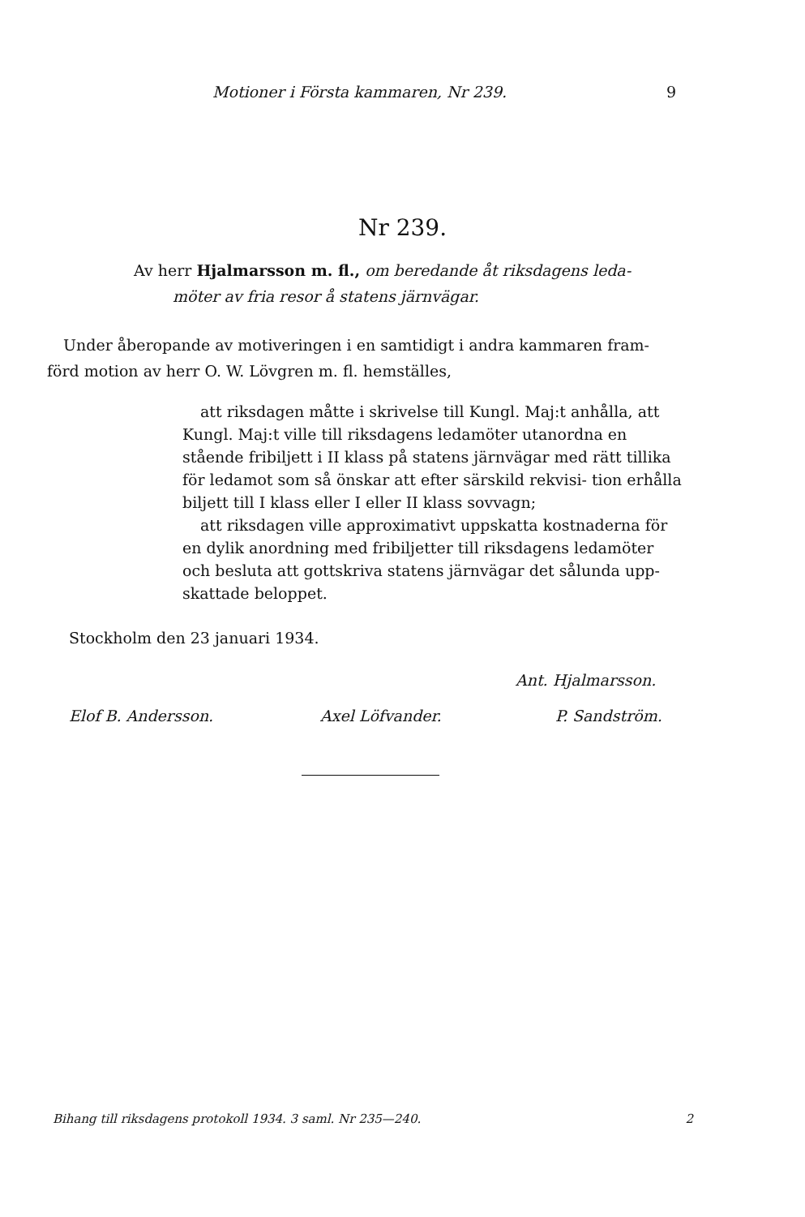Motioner i Första kammaren, Nr 239. 9
Nr 239.
Av herr Hjalmarsson m. fl., om beredande åt riksdagens leda-
möter av fria resor å statens järnvägar.
Under åberopande av motiveringen i en samtidigt i andra kammaren fram- förd motion av herr O. W. Lövgren m. fl. hemställes,
att riksdagen måtte i skrivelse till Kungl. Maj:t anhålla, att Kungl. Maj:t ville till riksdagens ledamöter utanordna en stående fribiljett i II klass på statens järnvägar med rätt tillika för ledamot som så önskar att efter särskild rekvisi- tion erhålla biljett till I klass eller I eller II klass sovvagn;
att riksdagen ville approximativt uppskatta kostnaderna för en dylik anordning med fribiljetter till riksdagens ledamöter och besluta att gottskriva statens järnvägar det sålunda upp- skattade beloppet.
Stockholm den 23 januari 1934.
Ant. Hjalmarsson.
Elof B. Andersson. Axel Löfvander. P. Sandström.
Bihang till riksdagens protokoll 1934. 3 saml. Nr 235—240. 2